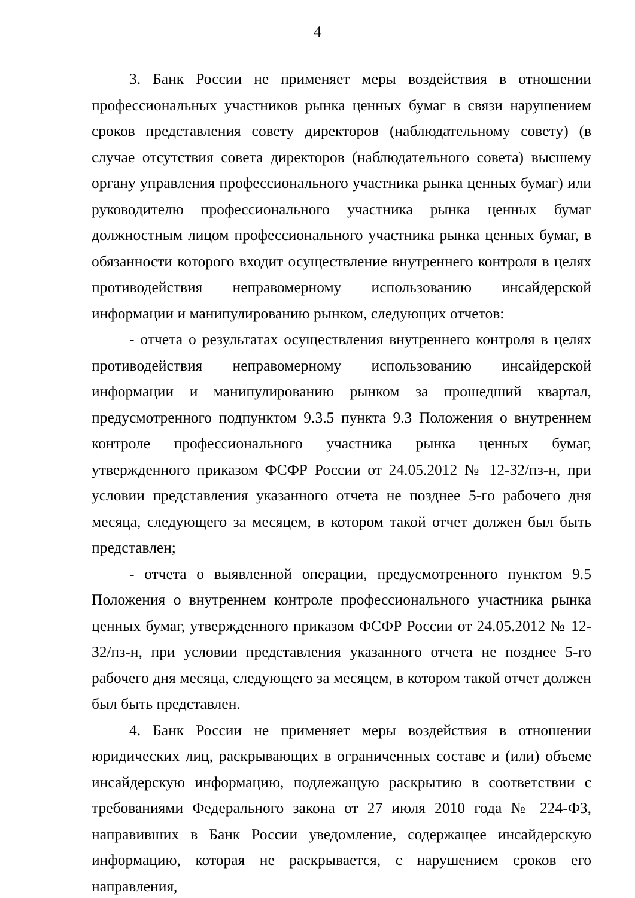4
3. Банк России не применяет меры воздействия в отношении профессиональных участников рынка ценных бумаг в связи нарушением сроков представления совету директоров (наблюдательному совету) (в случае отсутствия совета директоров (наблюдательного совета) высшему органу управления профессионального участника рынка ценных бумаг) или руководителю профессионального участника рынка ценных бумаг должностным лицом профессионального участника рынка ценных бумаг, в обязанности которого входит осуществление внутреннего контроля в целях противодействия неправомерному использованию инсайдерской информации и манипулированию рынком, следующих отчетов:
- отчета о результатах осуществления внутреннего контроля в целях противодействия неправомерному использованию инсайдерской информации и манипулированию рынком за прошедший квартал, предусмотренного подпунктом 9.3.5 пункта 9.3 Положения о внутреннем контроле профессионального участника рынка ценных бумаг, утвержденного приказом ФСФР России от 24.05.2012 № 12-32/пз-н, при условии представления указанного отчета не позднее 5-го рабочего дня месяца, следующего за месяцем, в котором такой отчет должен был быть представлен;
- отчета о выявленной операции, предусмотренного пунктом 9.5 Положения о внутреннем контроле профессионального участника рынка ценных бумаг, утвержденного приказом ФСФР России от 24.05.2012 № 12-32/пз-н, при условии представления указанного отчета не позднее 5-го рабочего дня месяца, следующего за месяцем, в котором такой отчет должен был быть представлен.
4. Банк России не применяет меры воздействия в отношении юридических лиц, раскрывающих в ограниченных составе и (или) объеме инсайдерскую информацию, подлежащую раскрытию в соответствии с требованиями Федерального закона от 27 июля 2010 года № 224-ФЗ, направивших в Банк России уведомление, содержащее инсайдерскую информацию, которая не раскрывается, с нарушением сроков его направления,